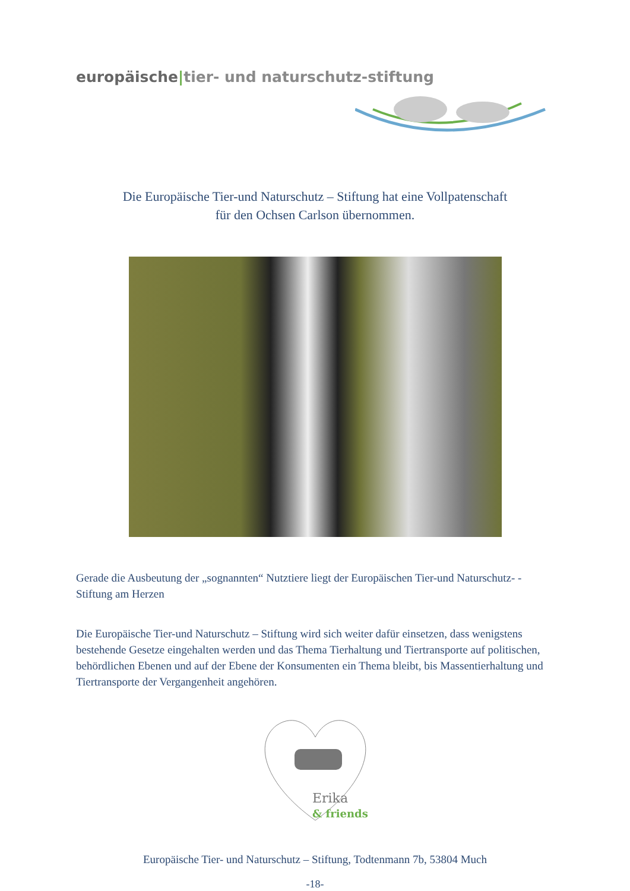europäische|tier- und naturschutz-stiftung
Die Europäische Tier-und Naturschutz – Stiftung hat eine Vollpatenschaft
für den Ochsen Carlson übernommen.
Gerade die Ausbeutung der „sognannten“ Nutztiere liegt der Europäischen Tier-und Naturschutz- - Stiftung am Herzen
Die Europäische Tier-und Naturschutz – Stiftung wird sich weiter dafür einsetzen, dass wenigstens bestehende Gesetze eingehalten werden und das Thema Tierhaltung und Tiertransporte auf politischen, behördlichen Ebenen und auf der Ebene der Konsumenten ein Thema bleibt, bis Massentierhaltung und Tiertransporte der Vergangenheit angehören.
Erika
& friends
Europäische Tier- und Naturschutz – Stiftung, Todtenmann 7b, 53804 Much
-18-